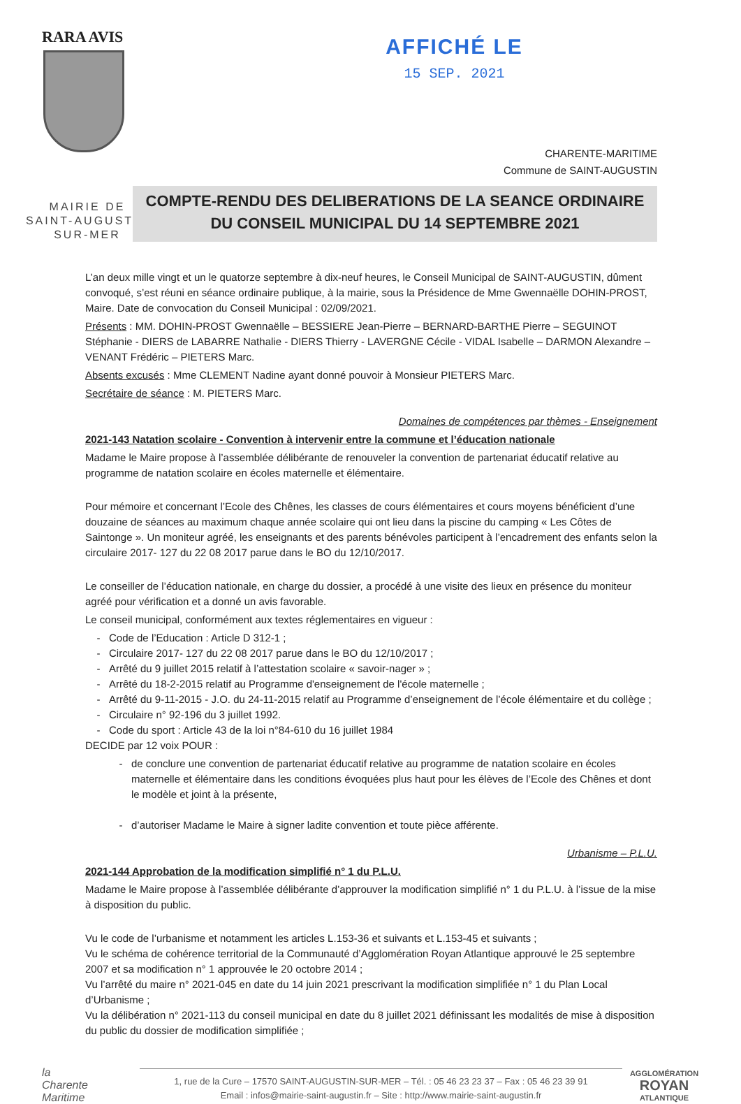RARA AVIS
AFFICHÉ LE
15 SEP. 2021
CHARENTE-MARITIME
Commune de SAINT-AUGUSTIN
MAIRIE DE
SAINT-AUGUSTIN
SUR-MER
COMPTE-RENDU DES DELIBERATIONS DE LA SEANCE ORDINAIRE
DU CONSEIL MUNICIPAL DU 14 SEPTEMBRE 2021
L’an deux mille vingt et un le quatorze septembre à dix-neuf heures, le Conseil Municipal de SAINT-AUGUSTIN, dûment convoqué, s’est réuni en séance ordinaire publique, à la mairie, sous la Présidence de Mme Gwennaëlle DOHIN-PROST, Maire. Date de convocation du Conseil Municipal : 02/09/2021.
Présents : MM. DOHIN-PROST Gwennaëlle – BESSIERE Jean-Pierre – BERNARD-BARTHE Pierre – SEGUINOT Stéphanie - DIERS de LABARRE Nathalie - DIERS Thierry - LAVERGNE Cécile - VIDAL Isabelle – DARMON Alexandre – VENANT Frédéric – PIETERS Marc.
Absents excusés : Mme CLEMENT Nadine ayant donné pouvoir à Monsieur PIETERS Marc.
Secrétaire de séance : M. PIETERS Marc.
Domaines de compétences par thèmes - Enseignement
2021-143 Natation scolaire - Convention à intervenir entre la commune et l’éducation nationale
Madame le Maire propose à l’assemblée délibérante de renouveler la convention de partenariat éducatif relative au programme de natation scolaire en écoles maternelle et élémentaire.
Pour mémoire et concernant l’Ecole des Chênes, les classes de cours élémentaires et cours moyens bénéficient d’une douzaine de séances au maximum chaque année scolaire qui ont lieu dans la piscine du camping « Les Côtes de Saintonge ». Un moniteur agréé, les enseignants et des parents bénévoles participent à l’encadrement des enfants selon la circulaire 2017- 127 du 22 08 2017 parue dans le BO du 12/10/2017.
Le conseiller de l’éducation nationale, en charge du dossier, a procédé à une visite des lieux en présence du moniteur agréé pour vérification et a donné un avis favorable.
Le conseil municipal, conformément aux textes réglementaires en vigueur :
Code de l’Education : Article D 312-1 ;
Circulaire 2017- 127 du 22 08 2017 parue dans le BO du 12/10/2017 ;
Arrêté du 9 juillet 2015 relatif à l’attestation scolaire « savoir-nager » ;
Arrêté du 18-2-2015 relatif au Programme d'enseignement de l'école maternelle ;
Arrêté du 9-11-2015 - J.O. du 24-11-2015 relatif au Programme d’enseignement de l’école élémentaire et du collège ;
Circulaire n° 92-196 du 3 juillet 1992.
Code du sport : Article 43 de la loi n°84-610 du 16 juillet 1984
DECIDE par 12 voix POUR :
de conclure une convention de partenariat éducatif relative au programme de natation scolaire en écoles maternelle et élémentaire dans les conditions évoquées plus haut pour les élèves de l’Ecole des Chênes et dont le modèle et joint à la présente,
d’autoriser Madame le Maire à signer ladite convention et toute pièce afférente.
Urbanisme – P.L.U.
2021-144 Approbation de la modification simplifié n° 1 du P.L.U.
Madame le Maire propose à l’assemblée délibérante d’approuver la modification simplifié n° 1 du P.L.U. à l’issue de la mise à disposition du public.
Vu le code de l’urbanisme et notamment les articles L.153-36 et suivants et L.153-45 et suivants ;
Vu le schéma de cohérence territorial de la Communauté d’Agglomération Royan Atlantique approuvé le 25 septembre 2007 et sa modification n° 1 approuvée le 20 octobre 2014 ;
Vu l’arrêté du maire n° 2021-045 en date du 14 juin 2021 prescrivant la modification simplifiée n° 1 du Plan Local d’Urbanisme ;
Vu la délibération n° 2021-113 du conseil municipal en date du 8 juillet 2021 définissant les modalités de mise à disposition du public du dossier de modification simplifiée ;
la
Charente
Maritime
1, rue de la Cure – 17570 SAINT-AUGUSTIN-SUR-MER – Tél. : 05 46 23 23 37 – Fax : 05 46 23 39 91
Email : infos@mairie-saint-augustin.fr – Site : http://www.mairie-saint-augustin.fr
AGGLOMÉRATION
ROYAN
ATLANTIQUE